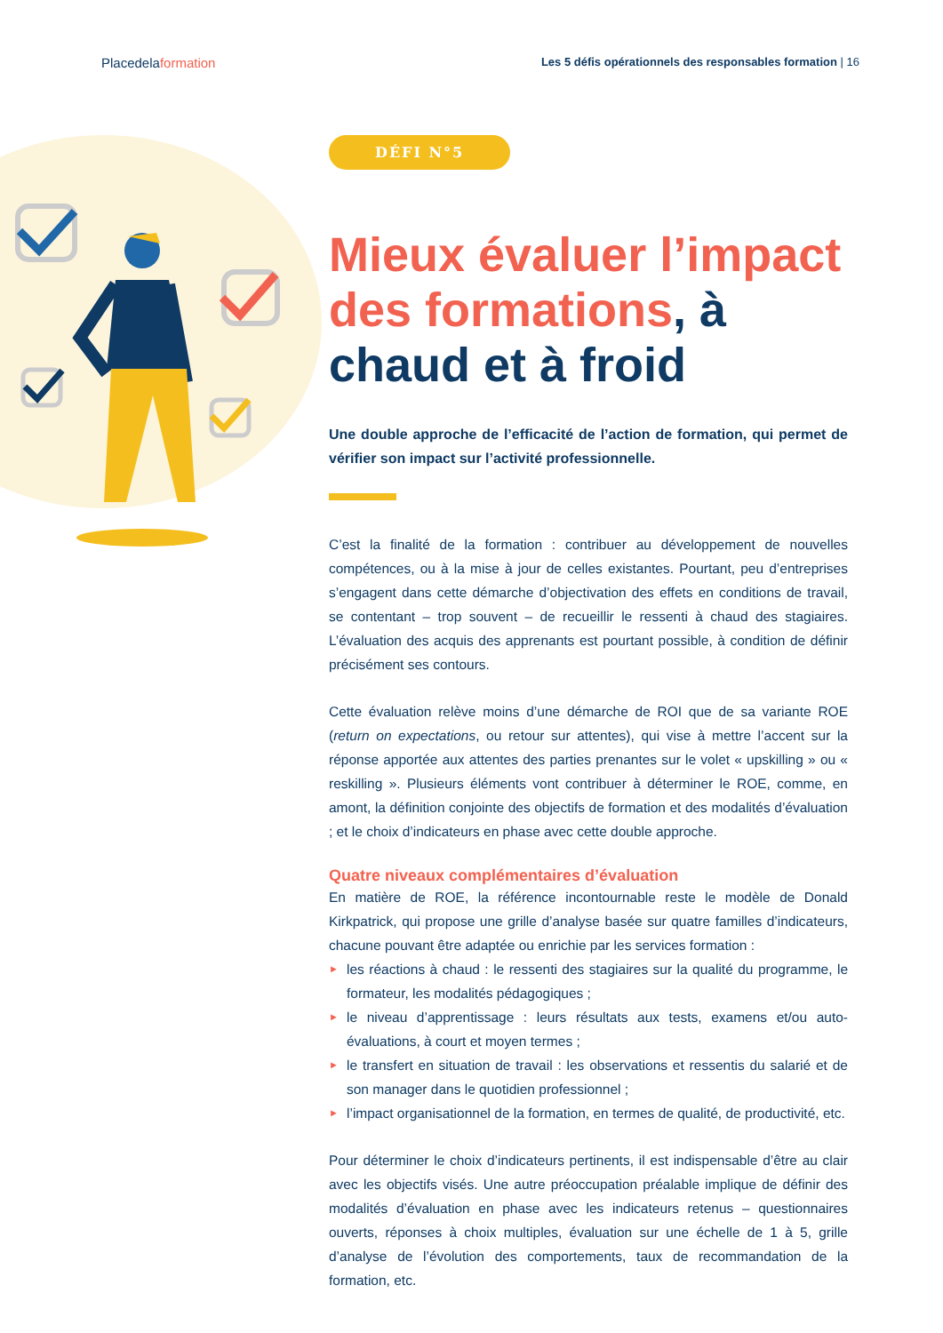Placedelaformation
Les 5 défis opérationnels des responsables formation | 16
DÉFI N°5
Mieux évaluer l’impact des formations, à chaud et à froid
Une double approche de l’efficacité de l’action de formation, qui permet de vérifier son impact sur l’activité professionnelle.
C’est la finalité de la formation : contribuer au développement de nouvelles compétences, ou à la mise à jour de celles existantes. Pourtant, peu d’entreprises s’engagent dans cette démarche d’objectivation des effets en conditions de travail, se contentant – trop souvent – de recueillir le ressenti à chaud des stagiaires. L’évaluation des acquis des apprenants est pourtant possible, à condition de définir précisément ses contours.
Cette évaluation relève moins d’une démarche de ROI que de sa variante ROE (return on expectations, ou retour sur attentes), qui vise à mettre l’accent sur la réponse apportée aux attentes des parties prenantes sur le volet « upskilling » ou « reskilling ». Plusieurs éléments vont contribuer à déterminer le ROE, comme, en amont, la définition conjointe des objectifs de formation et des modalités d’évaluation ; et le choix d’indicateurs en phase avec cette double approche.
Quatre niveaux complémentaires d’évaluation
En matière de ROE, la référence incontournable reste le modèle de Donald Kirkpatrick, qui propose une grille d’analyse basée sur quatre familles d’indicateurs, chacune pouvant être adaptée ou enrichie par les services formation :
► les réactions à chaud : le ressenti des stagiaires sur la qualité du programme, le formateur, les modalités pédagogiques ;
► le niveau d’apprentissage : leurs résultats aux tests, examens et/ou auto-évaluations, à court et moyen termes ;
► le transfert en situation de travail : les observations et ressentis du salarié et de son manager dans le quotidien professionnel ;
► l’impact organisationnel de la formation, en termes de qualité, de productivité, etc.
Pour déterminer le choix d’indicateurs pertinents, il est indispensable d’être au clair avec les objectifs visés. Une autre préoccupation préalable implique de définir des modalités d’évaluation en phase avec les indicateurs retenus – questionnaires ouverts, réponses à choix multiples, évaluation sur une échelle de 1 à 5, grille d’analyse de l’évolution des comportements, taux de recommandation de la formation, etc.